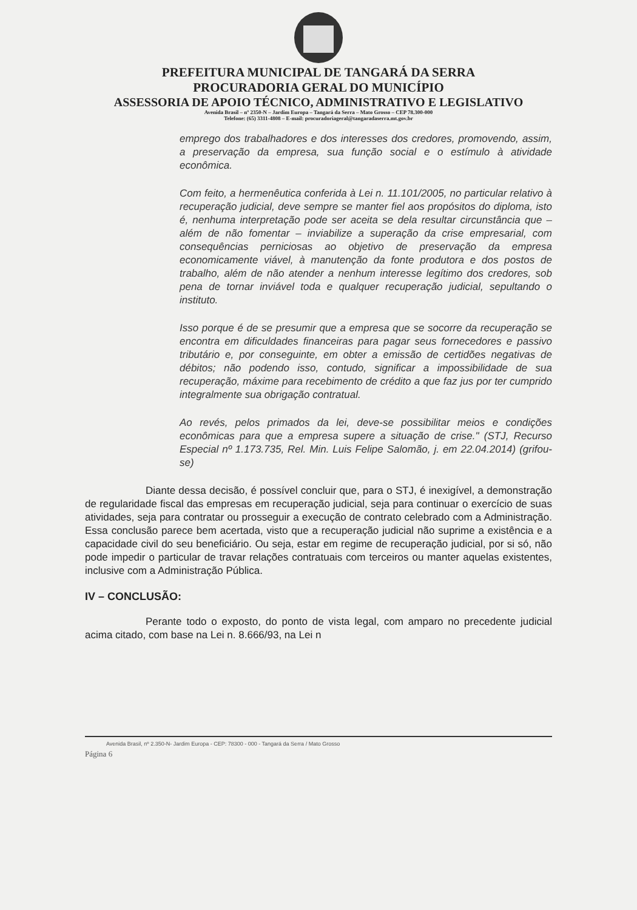PREFEITURA MUNICIPAL DE TANGARÁ DA SERRA
PROCURADORIA GERAL DO MUNICÍPIO
ASSESSORIA DE APOIO TÉCNICO, ADMINISTRATIVO E LEGISLATIVO
Avenida Brasil – nº 2350-N – Jardim Europa – Tangará da Serra – Mato Grosso – CEP 78.300-000
Telefone: (65) 3311-4808 – E-mail: procuradoriageral@tangaradaserra.mt.gov.br
emprego dos trabalhadores e dos interesses dos credores, promovendo, assim, a preservação da empresa, sua função social e o estímulo à atividade econômica.
Com feito, a hermenêutica conferida à Lei n. 11.101/2005, no particular relativo à recuperação judicial, deve sempre se manter fiel aos propósitos do diploma, isto é, nenhuma interpretação pode ser aceita se dela resultar circunstância que – além de não fomentar – inviabilize a superação da crise empresarial, com consequências perniciosas ao objetivo de preservação da empresa economicamente viável, à manutenção da fonte produtora e dos postos de trabalho, além de não atender a nenhum interesse legítimo dos credores, sob pena de tornar inviável toda e qualquer recuperação judicial, sepultando o instituto.
Isso porque é de se presumir que a empresa que se socorre da recuperação se encontra em dificuldades financeiras para pagar seus fornecedores e passivo tributário e, por conseguinte, em obter a emissão de certidões negativas de débitos; não podendo isso, contudo, significar a impossibilidade de sua recuperação, máxime para recebimento de crédito a que faz jus por ter cumprido integralmente sua obrigação contratual.
Ao revés, pelos primados da lei, deve-se possibilitar meios e condições econômicas para que a empresa supere a situação de crise." (STJ, Recurso Especial nº 1.173.735, Rel. Min. Luis Felipe Salomão, j. em 22.04.2014) (grifou-se)
Diante dessa decisão, é possível concluir que, para o STJ, é inexigível, a demonstração de regularidade fiscal das empresas em recuperação judicial, seja para continuar o exercício de suas atividades, seja para contratar ou prosseguir a execução de contrato celebrado com a Administração. Essa conclusão parece bem acertada, visto que a recuperação judicial não suprime a existência e a capacidade civil do seu beneficiário. Ou seja, estar em regime de recuperação judicial, por si só, não pode impedir o particular de travar relações contratuais com terceiros ou manter aquelas existentes, inclusive com a Administração Pública.
IV – CONCLUSÃO:
Perante todo o exposto, do ponto de vista legal, com amparo no precedente judicial acima citado, com base na Lei n. 8.666/93, na Lei n
Avenida Brasil, nº 2.350-N- Jardim Europa - CEP: 78300 - 000 - Tangará da Serra / Mato Grosso
Página 6